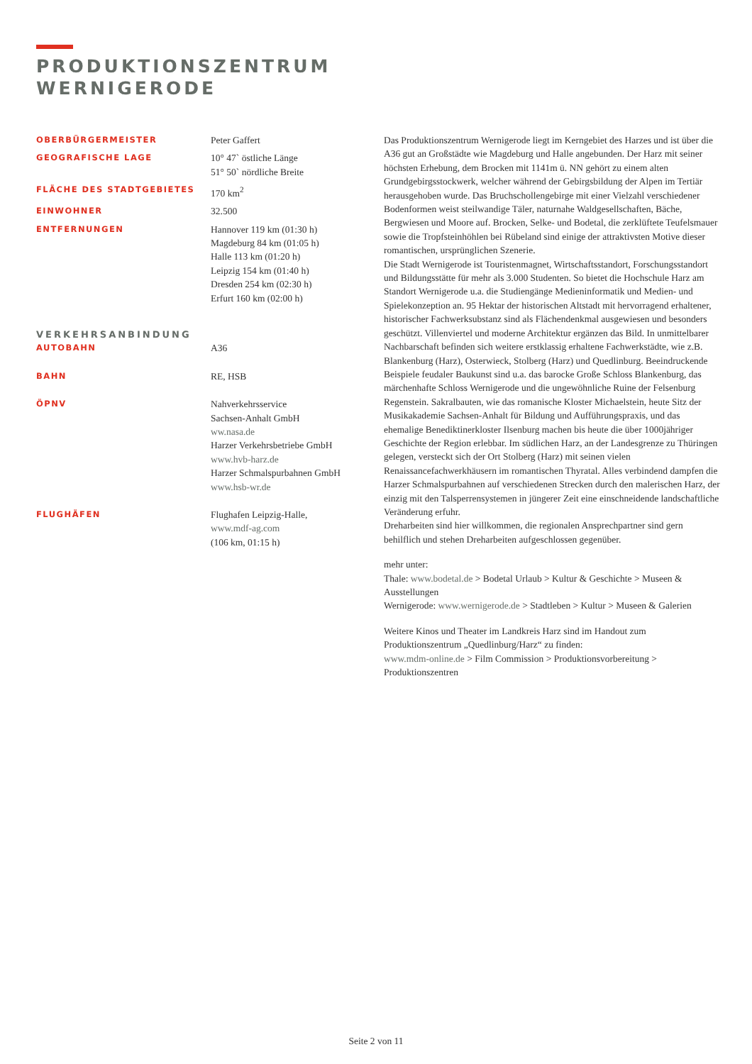PRODUKTIONSZENTRUM
WERNIGERODE
OBERBÜRGERMEISTER
Peter Gaffert
GEOGRAFISCHE LAGE
10° 47` östliche Länge
51° 50` nördliche Breite
FLÄCHE DES STADTGEBIETES
170 km<sup>2</sup>
EINWOHNER
32.500
ENTFERNUNGEN
Hannover 119 km (01:30 h)
Magdeburg 84 km (01:05 h)
Halle 113 km (01:20 h)
Leipzig 154 km (01:40 h)
Dresden 254 km (02:30 h)
Erfurt 160 km (02:00 h)
VERKEHRSANBINDUNG
AUTOBAHN
A36
BAHN
RE, HSB
ÖPNV
Nahverkehrsservice
Sachsen-Anhalt GmbH
ww.nasa.de
Harzer Verkehrsbetriebe GmbH
www.hvb-harz.de
Harzer Schmalspurbahnen GmbH
www.hsb-wr.de
FLUGHÄFEN
Flughafen Leipzig-Halle,
www.mdf-ag.com
(106 km, 01:15 h)
Das Produktionszentrum Wernigerode liegt im Kerngebiet des Harzes und ist über die A36 gut an Großstädte wie Magdeburg und Halle angebunden. Der Harz mit seiner höchsten Erhebung, dem Brocken mit 1141m ü. NN gehört zu einem alten Grundgebirgsstockwerk, welcher während der Gebirgsbildung der Alpen im Tertiär herausgehoben wurde. Das Bruchschollengebirge mit einer Vielzahl verschiedener Bodenformen weist steilwandige Täler, naturnahe Waldgesellschaften, Bäche, Bergwiesen und Moore auf. Brocken, Selke- und Bodetal, die zerklüftete Teufelsmauer sowie die Tropfsteinhöhlen bei Rübeland sind einige der attraktivsten Motive dieser romantischen, ursprünglichen Szenerie.
Die Stadt Wernigerode ist Touristenmagnet, Wirtschaftsstandort, Forschungsstandort und Bildungsstätte für mehr als 3.000 Studenten. So bietet die Hochschule Harz am Standort Wernigerode u.a. die Studiengänge Medieninformatik und Medien- und Spielekonzeption an. 95 Hektar der historischen Altstadt mit hervorragend erhaltener, historischer Fachwerksubstanz sind als Flächendenkmal ausgewiesen und besonders geschützt. Villenviertel und moderne Architektur ergänzen das Bild. In unmittelbarer Nachbarschaft befinden sich weitere erstklassig erhaltene Fachwerkstädte, wie z.B. Blankenburg (Harz), Osterwieck, Stolberg (Harz) und Quedlinburg. Beeindruckende Beispiele feudaler Baukunst sind u.a. das barocke Große Schloss Blankenburg, das märchenhafte Schloss Wernigerode und die ungewöhnliche Ruine der Felsenburg Regenstein. Sakralbauten, wie das romanische Kloster Michaelstein, heute Sitz der Musikakademie Sachsen-Anhalt für Bildung und Aufführungspraxis, und das ehemalige Benediktinerkloster Ilsenburg machen bis heute die über 1000jähriger Geschichte der Region erlebbar. Im südlichen Harz, an der Landesgrenze zu Thüringen gelegen, versteckt sich der Ort Stolberg (Harz) mit seinen vielen Renaissancefachwerkhäusern im romantischen Thyratal. Alles verbindend dampfen die Harzer Schmalspurbahnen auf verschiedenen Strecken durch den malerischen Harz, der einzig mit den Talsperrensystemen in jüngerer Zeit eine einschneidende landschaftliche Veränderung erfuhr.
Dreharbeiten sind hier willkommen, die regionalen Ansprechpartner sind gern behilflich und stehen Dreharbeiten aufgeschlossen gegenüber.
mehr unter:
Thale: www.bodetal.de > Bodetal Urlaub > Kultur & Geschichte > Museen & Ausstellungen
Wernigerode: www.wernigerode.de > Stadtleben > Kultur > Museen & Galerien
Weitere Kinos und Theater im Landkreis Harz sind im Handout zum Produktionszentrum „Quedlinburg/Harz“ zu finden:
www.mdm-online.de > Film Commission > Produktionsvorbereitung > Produktionszentren
Seite 2 von 11